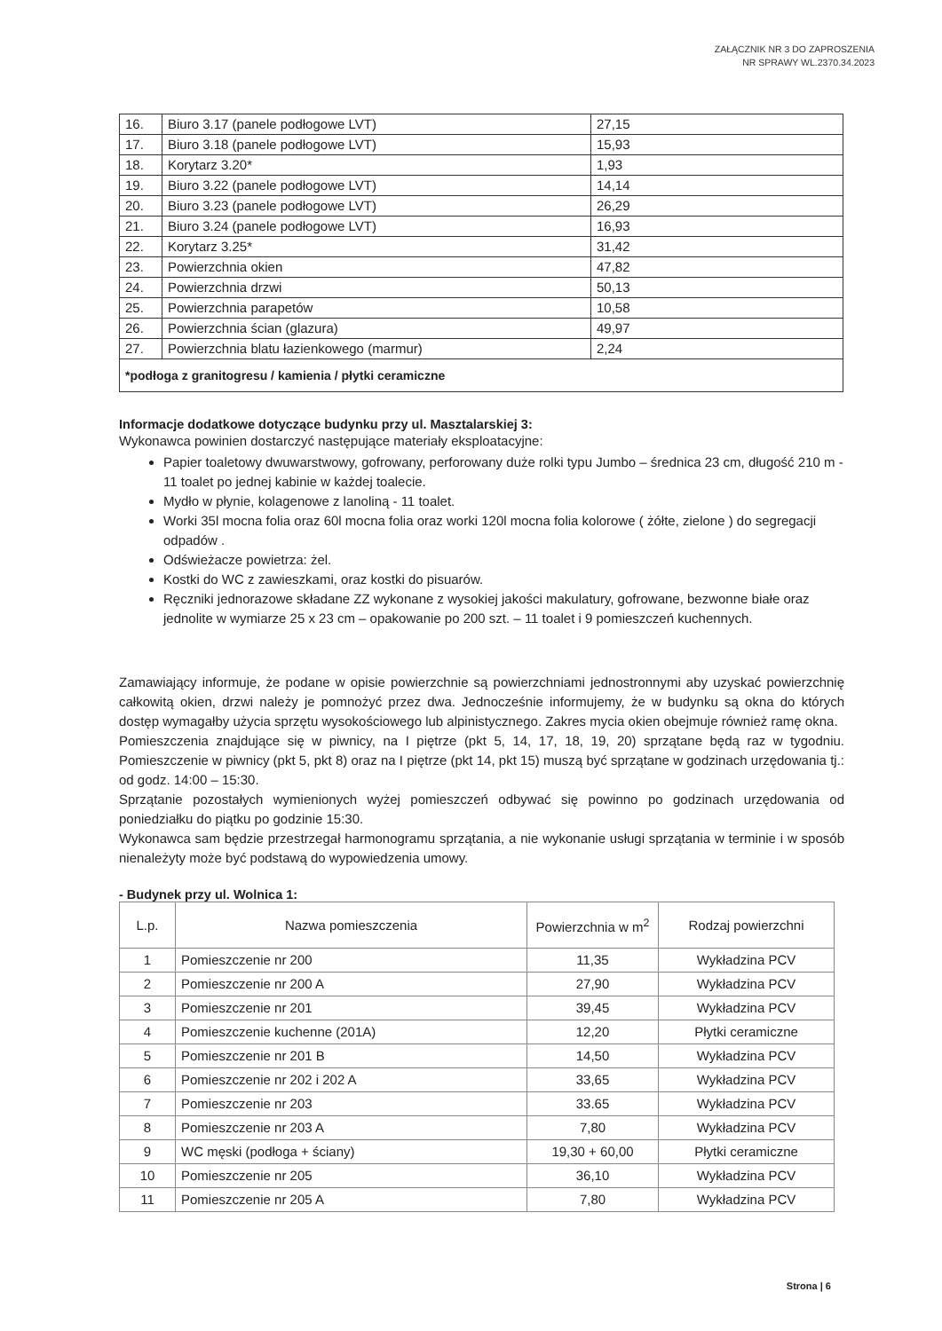ZAŁĄCZNIK NR 3 DO ZAPROSZENIA
NR SPRAWY WL.2370.34.2023
| 16. | Biuro 3.17 (panele podłogowe LVT) | 27,15 |
| 17. | Biuro 3.18 (panele podłogowe LVT) | 15,93 |
| 18. | Korytarz 3.20* | 1,93 |
| 19. | Biuro 3.22 (panele podłogowe LVT) | 14,14 |
| 20. | Biuro 3.23 (panele podłogowe LVT) | 26,29 |
| 21. | Biuro 3.24 (panele podłogowe LVT) | 16,93 |
| 22. | Korytarz 3.25* | 31,42 |
| 23. | Powierzchnia okien | 47,82 |
| 24. | Powierzchnia drzwi | 50,13 |
| 25. | Powierzchnia parapetów | 10,58 |
| 26. | Powierzchnia ścian (glazura) | 49,97 |
| 27. | Powierzchnia blatu łazienkowego (marmur) | 2,24 |
| *podłoga z granitogresu / kamienia / płytki ceramiczne | | |
Informacje dodatkowe dotyczące budynku przy ul. Masztalarskiej 3:
Wykonawca powinien dostarczyć następujące materiały eksploatacyjne:
Papier toaletowy dwuwarstwowy, gofrowany, perforowany duże rolki typu Jumbo – średnica 23 cm, długość 210 m - 11 toalet po jednej kabinie w każdej toalecie.
Mydło w płynie, kolagenowe z lanoliną - 11 toalet.
Worki 35l mocna folia oraz 60l mocna folia oraz worki 120l mocna folia kolorowe ( żółte, zielone ) do segregacji odpadów .
Odświeżacze powietrza: żel.
Kostki do WC z zawieszkami, oraz kostki do pisuarów.
Ręczniki jednorazowe składane ZZ wykonane z wysokiej jakości makulatury, gofrowane, bezwonne białe oraz jednolite w wymiarze 25 x 23 cm – opakowanie po 200 szt. – 11 toalet i 9 pomieszczeń kuchennych.
Zamawiający informuje, że podane w opisie powierzchnie są powierzchniami jednostronnymi aby uzyskać powierzchnię całkowitą okien, drzwi należy je pomnożyć przez dwa. Jednocześnie informujemy, że w budynku są okna do których dostęp wymagałby użycia sprzętu wysokościowego lub alpinistycznego. Zakres mycia okien obejmuje również ramę okna.
Pomieszczenia znajdujące się w piwnicy, na I piętrze (pkt 5, 14, 17, 18, 19, 20) sprzątane będą raz w tygodniu. Pomieszczenie w piwnicy (pkt 5, pkt 8) oraz na I piętrze (pkt 14, pkt 15) muszą być sprzątane w godzinach urzędowania tj.: od godz. 14:00 – 15:30.
Sprzątanie pozostałych wymienionych wyżej pomieszczeń odbywać się powinno po godzinach urzędowania od poniedziałku do piątku po godzinie 15:30.
Wykonawca sam będzie przestrzegał harmonogramu sprzątania, a nie wykonanie usługi sprzątania w terminie i w sposób nienależyty może być podstawą do wypowiedzenia umowy.
- Budynek przy ul. Wolnica 1:
| L.p. | Nazwa pomieszczenia | Powierzchnia w m<sup>2</sup> | Rodzaj powierzchni |
| --- | --- | --- | --- |
| 1 | Pomieszczenie nr 200 | 11,35 | Wykładzina PCV |
| 2 | Pomieszczenie nr 200 A | 27,90 | Wykładzina PCV |
| 3 | Pomieszczenie nr 201 | 39,45 | Wykładzina PCV |
| 4 | Pomieszczenie kuchenne (201A) | 12,20 | Płytki ceramiczne |
| 5 | Pomieszczenie nr 201 B | 14,50 | Wykładzina PCV |
| 6 | Pomieszczenie nr 202 i 202 A | 33,65 | Wykładzina PCV |
| 7 | Pomieszczenie nr 203 | 33.65 | Wykładzina PCV |
| 8 | Pomieszczenie nr 203 A | 7,80 | Wykładzina PCV |
| 9 | WC męski (podłoga + ściany) | 19,30 + 60,00 | Płytki ceramiczne |
| 10 | Pomieszczenie nr 205 | 36,10 | Wykładzina PCV |
| 11 | Pomieszczenie nr 205 A | 7,80 | Wykładzina PCV |
Strona | 6